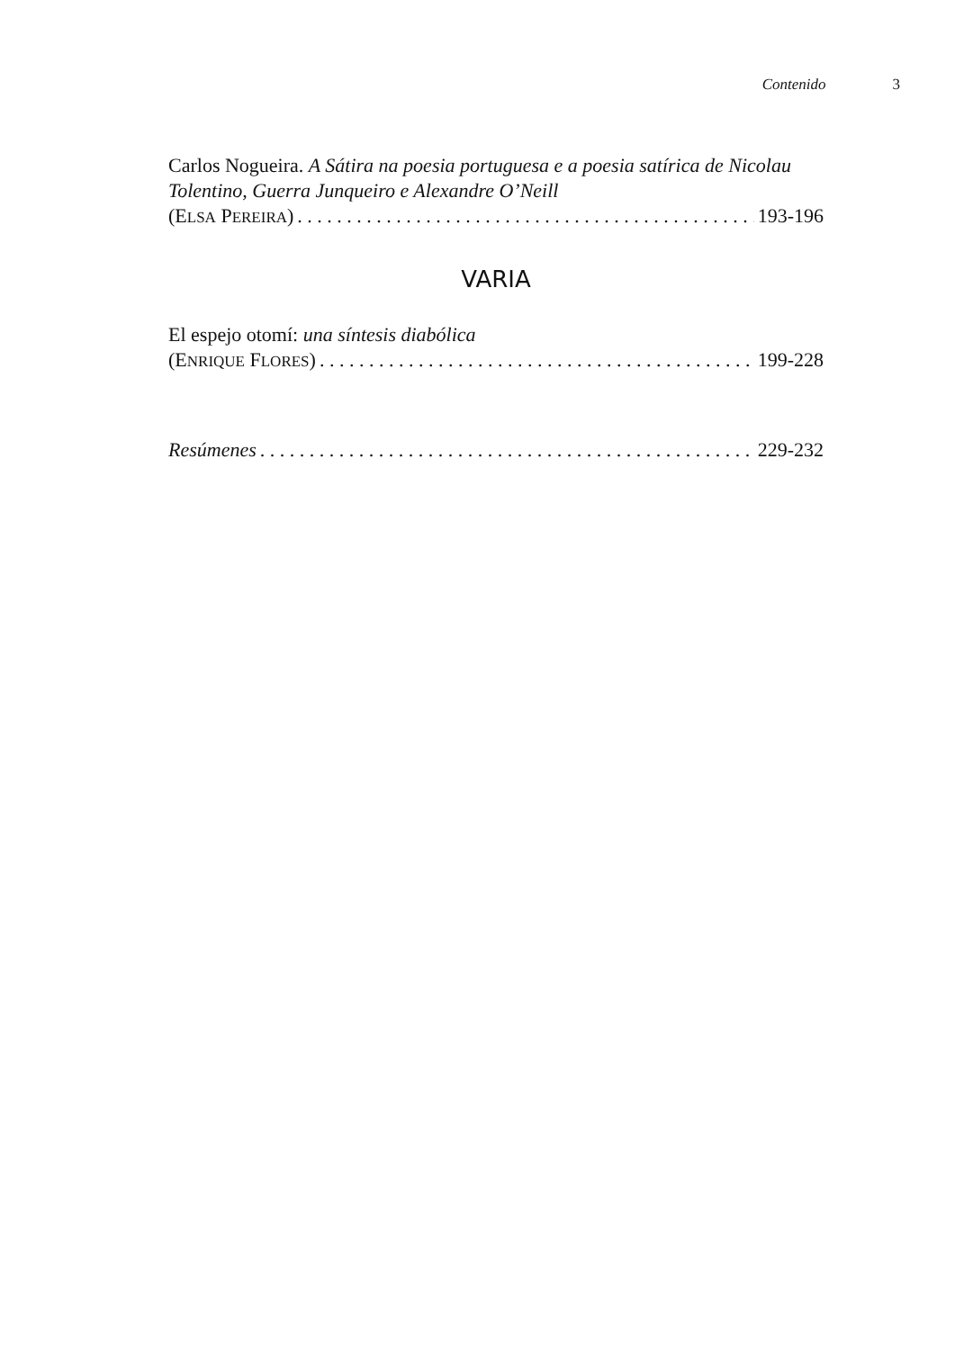Contenido 3
Carlos Nogueira. A Sátira na poesia portuguesa e a poesia satírica de Nicolau Tolentino, Guerra Junqueiro e Alexandre O’Neill
(ELSA PEREIRA) 193-196
VARIA
El espejo otomí: una síntesis diabólica
(ENRIQUE FLORES) 199-228
Resúmenes 229-232